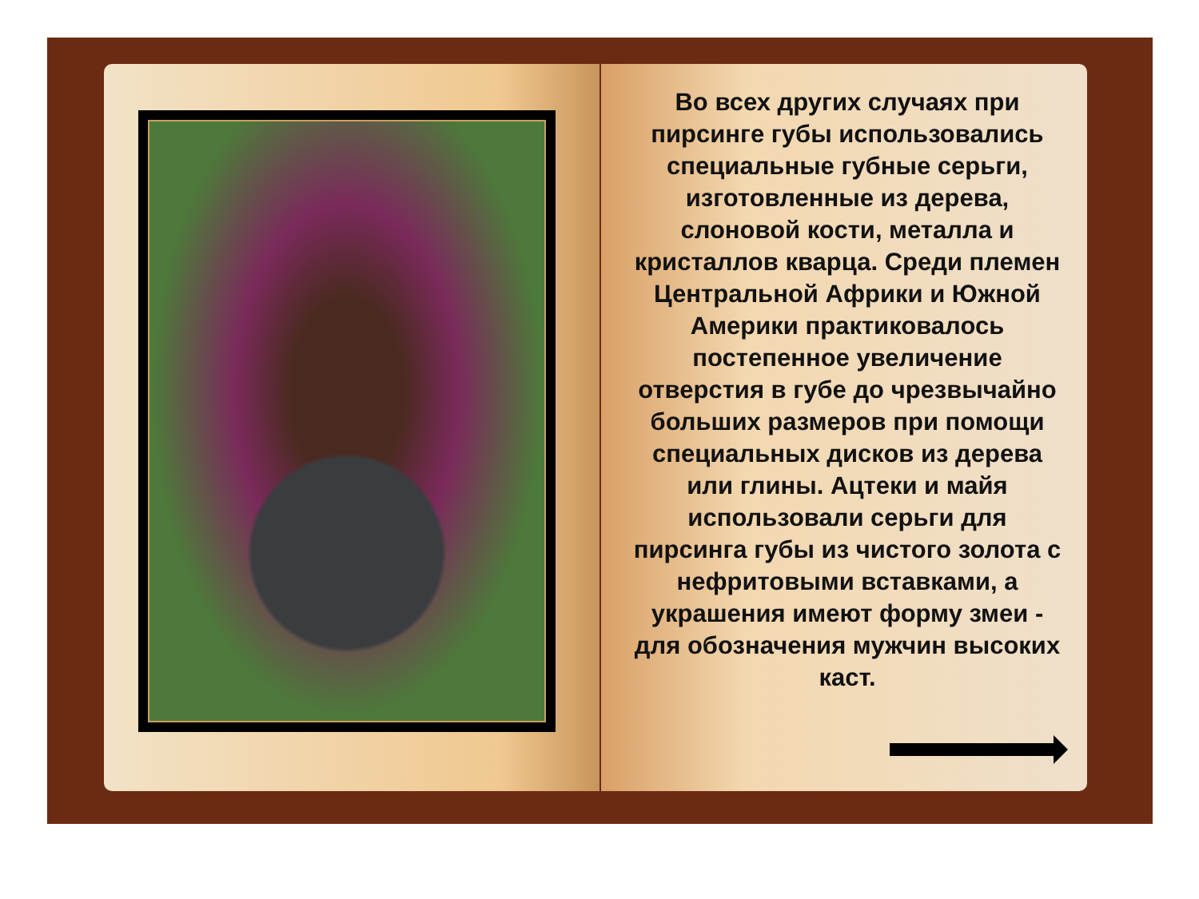Во всех других случаях при пирсинге губы использовались специальные губные серьги, изготовленные из дерева, слоновой кости, металла и кристаллов кварца. Среди племен Центральной Африки и Южной Америки практиковалось постепенное увеличение отверстия в губе до чрезвычайно больших размеров при помощи специальных дисков из дерева или глины. Ацтеки и майя использовали серьги для пирсинга губы из чистого золота с нефритовыми вставками, а украшения имеют форму змеи - для обозначения мужчин высоких каст.